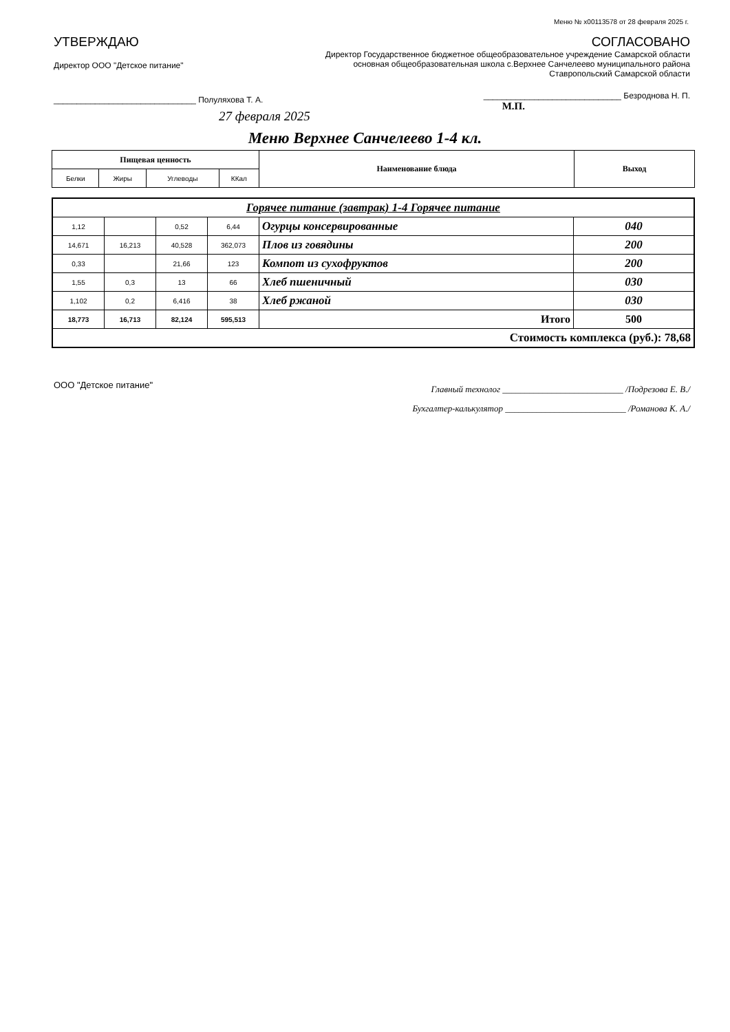Меню № x00113578 от 28 февраля 2025 г.
УТВЕРЖДАЮ
Директор ООО "Детское питание"
_______________________________ Полуляхова Т. А.
27 февраля 2025
СОГЛАСОВАНО
Директор Государственное бюджетное общеобразовательное учреждение Самарской области основная общеобразовательная школа с.Верхнее Санчелеево муниципального района Ставропольский Самарской области
______________________________ Безроднова Н. П.
М.П.
Меню Верхнее Санчелеево 1-4 кл.
| Пищевая ценность | | | | Наименование блюда | Выход |
| --- | --- | --- | --- | --- | --- |
| Белки | Жиры | Углеводы | ККал | | |
| Горячее питание (завтрак) 1-4 Горячее питание | | | | | |
| 1,12 | | 0,52 | 6,44 | Огурцы консервированные | 040 |
| 14,671 | 16,213 | 40,528 | 362,073 | Плов из говядины | 200 |
| 0,33 | | 21,66 | 123 | Компот из сухофруктов | 200 |
| 1,55 | 0,3 | 13 | 66 | Хлеб пшеничный | 030 |
| 1,102 | 0,2 | 6,416 | 38 | Хлеб ржаной | 030 |
| 18,773 | 16,713 | 82,124 | 595,513 | Итого | 500 |
| Стоимость комплекса (руб.): 78,68 | | | | | |
ООО "Детское питание"
Главный технолог ___________________________ /Подрезова Е. В./
Бухгалтер-калькулятор ___________________________ /Романова К. А./